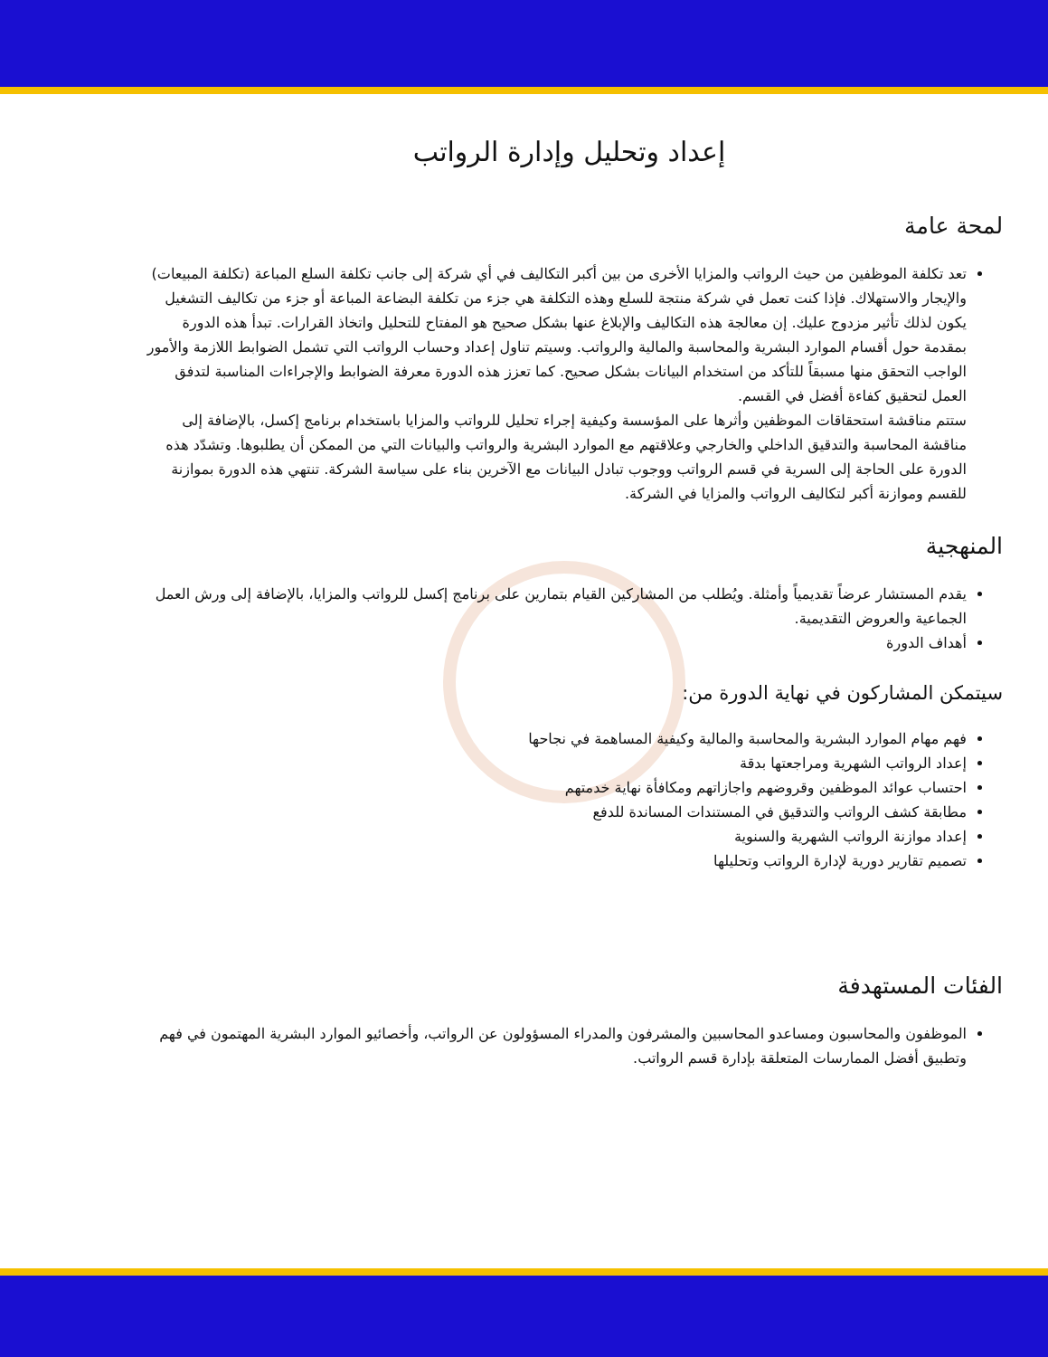إعداد وتحليل وإدارة الرواتب
لمحة عامة
تعد تكلفة الموظفين من حيث الرواتب والمزايا الأخرى من بين أكبر التكاليف في أي شركة إلى جانب تكلفة السلع المباعة (تكلفة المبيعات) والإيجار والاستهلاك. فإذا كنت تعمل في شركة منتجة للسلع وهذه التكلفة هي جزء من تكلفة البضاعة المباعة أو جزء من تكاليف التشغيل يكون لذلك تأثير مزدوج عليك. إن معالجة هذه التكاليف والإبلاغ عنها بشكل صحيح هو المفتاح للتحليل واتخاذ القرارات. تبدأ هذه الدورة بمقدمة حول أقسام الموارد البشرية والمحاسبة والمالية والرواتب. وسيتم تناول إعداد وحساب الرواتب التي تشمل الضوابط اللازمة والأمور الواجب التحقق منها مسبقاً للتأكد من استخدام البيانات بشكل صحيح. كما تعزز هذه الدورة معرفة الضوابط والإجراءات المناسبة لتدفق العمل لتحقيق كفاءة أفضل في القسم.
ستتم مناقشة استحقاقات الموظفين وأثرها على المؤسسة وكيفية إجراء تحليل للرواتب والمزايا باستخدام برنامج إكسل، بالإضافة إلى مناقشة المحاسبة والتدقيق الداخلي والخارجي وعلاقتهم مع الموارد البشرية والرواتب والبيانات التي من الممكن أن يطلبوها. وتشدّد هذه الدورة على الحاجة إلى السرية في قسم الرواتب ووجوب تبادل البيانات مع الآخرين بناء على سياسة الشركة. تنتهي هذه الدورة بموازنة للقسم وموازنة أكبر لتكاليف الرواتب والمزايا في الشركة.
المنهجية
يقدم المستشار عرضاً تقديمياً وأمثلة. ويُطلب من المشاركين القيام بتمارين على برنامج إكسل للرواتب والمزايا، بالإضافة إلى ورش العمل الجماعية والعروض التقديمية.
أهداف الدورة
سيتمكن المشاركون في نهاية الدورة من:
فهم مهام الموارد البشرية والمحاسبة والمالية وكيفية المساهمة في نجاحها
إعداد الرواتب الشهرية ومراجعتها بدقة
احتساب عوائد الموظفين وقروضهم واجازاتهم ومكافأة نهاية خدمتهم
مطابقة كشف الرواتب والتدقيق في المستندات المساندة للدفع
إعداد موازنة الرواتب الشهرية والسنوية
تصميم تقارير دورية لإدارة الرواتب وتحليلها
الفئات المستهدفة
الموظفون والمحاسبون ومساعدو المحاسبين والمشرفون والمدراء المسؤولون عن الرواتب، وأخصائيو الموارد البشرية المهتمون في فهم وتطبيق أفضل الممارسات المتعلقة بإدارة قسم الرواتب.